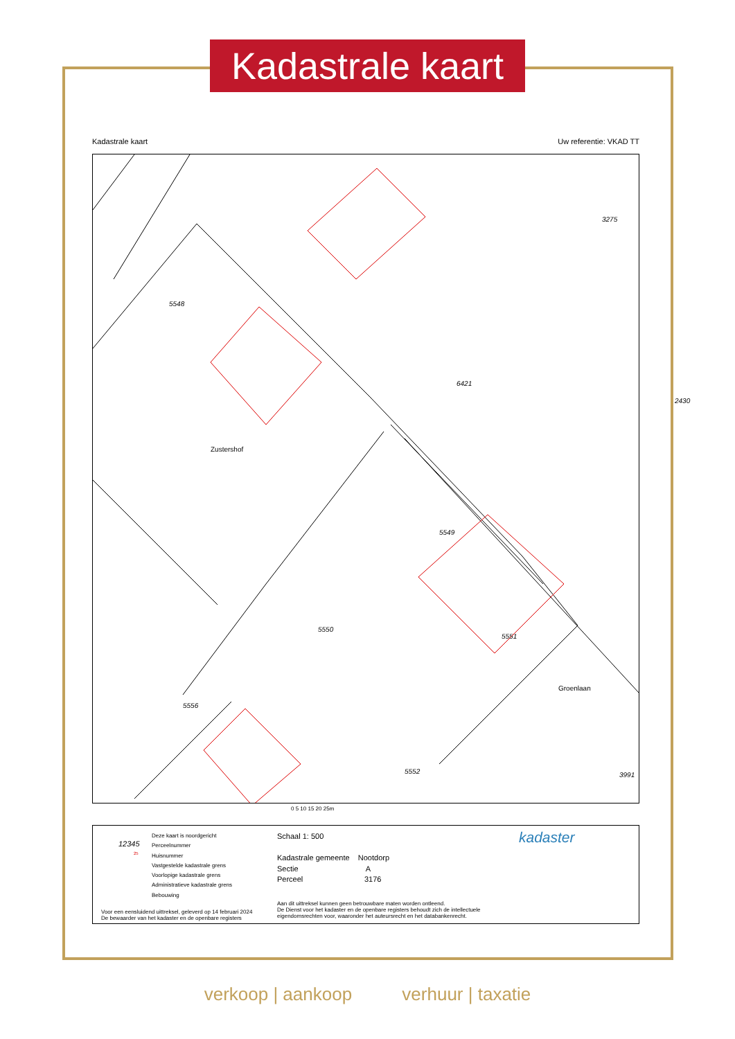Kadastrale kaart
Kadastrale kaart Uw referentie: VKAD TT
5548
3275
5549
5551
5550
5556
5552 3991
2430
6421
Groenlaan
Zustershof
0 5 10 15 20 25m
Deze kaart is noordgericht
Perceelnummer
Huisnummer
Vastgestelde kadastrale grens
Voorlopige kadastrale grens
Administratieve kadastrale grens
Bebouwing
12345
25
Voor een eensluidend uittreksel, geleverd op 14 februari 2024
De bewaarder van het kadaster en de openbare registers
Schaal 1: 500
Kadastrale gemeente Nootdorp
Sectie A
Perceel 3176
Aan dit uittreksel kunnen geen betrouwbare maten worden ontleend.
De Dienst voor het kadaster en de openbare registers behoudt zich de intellectuele
eigendomsrechten voor, waaronder het auteursrecht en het databankenrecht.
kadaster
verkoop | aankoop verhuur | taxatie